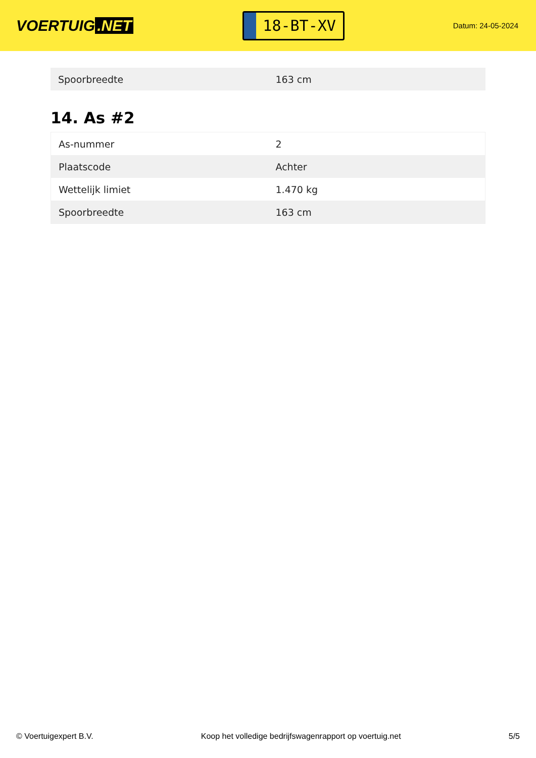VOERTUIG.NET
18-BT-XV
Datum: 24-05-2024
| Spoorbreedte | 163 cm |
14. As #2
| As-nummer | 2 |
| Plaatscode | Achter |
| Wettelijk limiet | 1.470 kg |
| Spoorbreedte | 163 cm |
© Voertuigexpert B.V. Koop het volledige bedrijfswagenrapport op voertuig.net 5/5